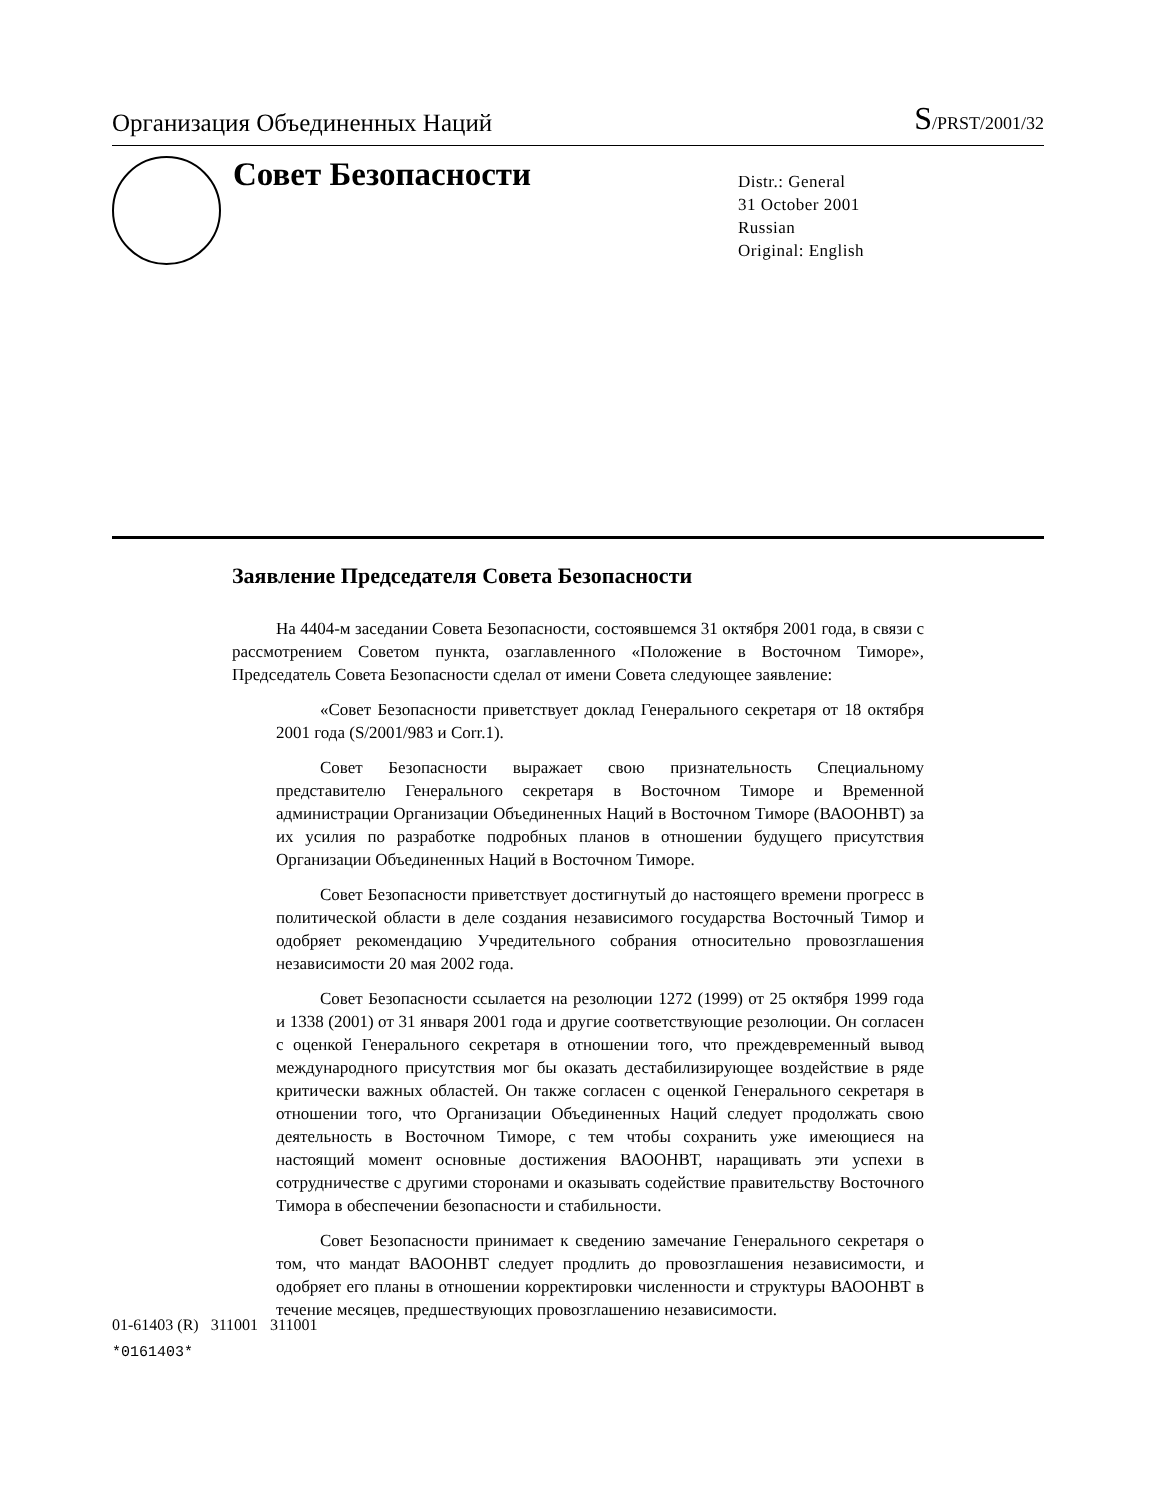Организация Объединенных Наций
S/PRST/2001/32
Совет Безопасности
Distr.: General
31 October 2001
Russian
Original: English
Заявление Председателя Совета Безопасности
На 4404-м заседании Совета Безопасности, состоявшемся 31 октября 2001 года, в связи с рассмотрением Советом пункта, озаглавленного «Положение в Восточном Тиморе», Председатель Совета Безопасности сделал от имени Совета следующее заявление:
«Совет Безопасности приветствует доклад Генерального секретаря от 18 октября 2001 года (S/2001/983 и Corr.1).
Совет Безопасности выражает свою признательность Специальному представителю Генерального секретаря в Восточном Тиморе и Временной администрации Организации Объединенных Наций в Восточном Тиморе (ВАООНВТ) за их усилия по разработке подробных планов в отношении будущего присутствия Организации Объединенных Наций в Восточном Тиморе.
Совет Безопасности приветствует достигнутый до настоящего времени прогресс в политической области в деле создания независимого государства Восточный Тимор и одобряет рекомендацию Учредительного собрания относительно провозглашения независимости 20 мая 2002 года.
Совет Безопасности ссылается на резолюции 1272 (1999) от 25 октября 1999 года и 1338 (2001) от 31 января 2001 года и другие соответствующие резолюции. Он согласен с оценкой Генерального секретаря в отношении того, что преждевременный вывод международного присутствия мог бы оказать дестабилизирующее воздействие в ряде критически важных областей. Он также согласен с оценкой Генерального секретаря в отношении того, что Организации Объединенных Наций следует продолжать свою деятельность в Восточном Тиморе, с тем чтобы сохранить уже имеющиеся на настоящий момент основные достижения ВАООНВТ, наращивать эти успехи в сотрудничестве с другими сторонами и оказывать содействие правительству Восточного Тимора в обеспечении безопасности и стабильности.
Совет Безопасности принимает к сведению замечание Генерального секретаря о том, что мандат ВАООНВТ следует продлить до провозглашения независимости, и одобряет его планы в отношении корректировки численности и структуры ВАООНВТ в течение месяцев, предшествующих провозглашению независимости.
01-61403 (R) 311001 311001
*0161403*